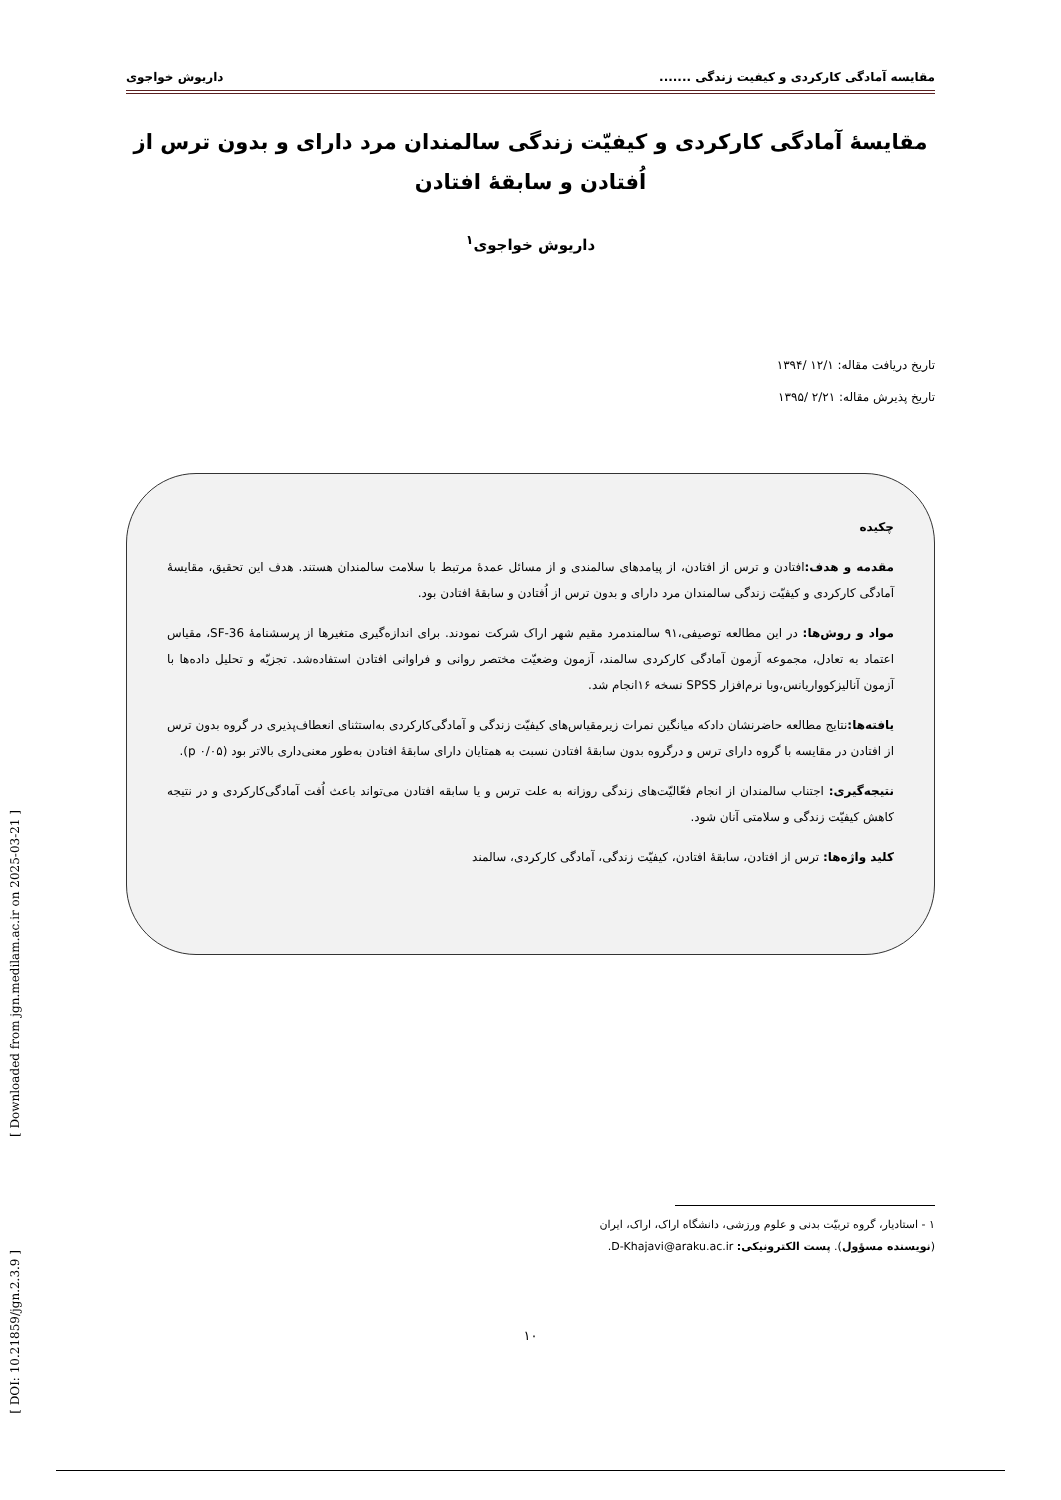مقایسه آمادگی کارکردی و کیفیت زندگی ....... داریوش خواجوی
مقایسهٔ آمادگی کارکردی و کیفیّت زندگی سالمندان مرد دارای و بدون ترس از اُفتادن و سابقهٔ افتادن
داریوش خواجوی<sup>۱</sup>
تاریخ دریافت مقاله: ۱۲/۱ /۱۳۹۴
تاریخ پذیرش مقاله: ۲/۲۱ /۱۳۹۵
چکیده
مقدمه و هدف: افتادن و ترس از افتادن، از پیامدهای سالمندی و از مسائل عمدهٔ مرتبط با سلامت سالمندان هستند. هدف این تحقیق، مقایسهٔ آمادگی کارکردی و کیفیّت زندگی سالمندان مرد دارای و بدون ترس از اُفتادن و سابقهٔ افتادن بود.
مواد و روش‌ها: در این مطالعه توصیفی،۹۱ سالمندمرد مقیم شهر اراک شرکت نمودند. برای اندازه‌گیری متغیرها از پرسشنامهٔ SF-36، مقیاس اعتماد به تعادل، مجموعه آزمون آمادگی کارکردی سالمند، آزمون وضعیّت مختصر روانی و فراوانی افتادن استفاده‌شد. تجزیّه و تحلیل داده‌ها با آزمون آنالیزکوواریانس،وبا نرم‌افزار SPSS نسخه ۱۶انجام شد.
یافته‌ها: نتایج مطالعه حاضرنشان دادکه میانگین نمرات زیرمقیاس‌های کیفیّت زندگی و آمادگی‌کارکردی به‌استثنای انعطاف‌پذیری در گروه بدون ترس از افتادن در مقایسه با گروه دارای ترس و درگروه بدون سابقهٔ افتادن نسبت به همتایان دارای سابقهٔ افتادن به‌طور معنی‌داری بالاتر بود (p ۰/۰۵).
نتیجه‌گیری: اجتناب سالمندان از انجام فعّالیّت‌های زندگی روزانه به علت ترس و یا سابقه افتادن می‌تواند باعث اُفت آمادگی‌کارکردی و در نتیجه کاهش کیفیّت زندگی و سلامتی آنان شود.
کلید واژه‌ها: ترس از افتادن، سابقهٔ افتادن، کیفیّت زندگی، آمادگی کارکردی، سالمند
۱ - استادیار، گروه تربیّت بدنی و علوم ورزشی، دانشگاه اراک، اراک، ایران
(نویسنده مسؤول). پست الکترونیکی: D-Khajavi@araku.ac.ir.
۱۰
[ Downloaded from jgn.medilam.ac.ir on 2025-03-21 ]
[ DOI: 10.21859/jgn.2.3.9 ]